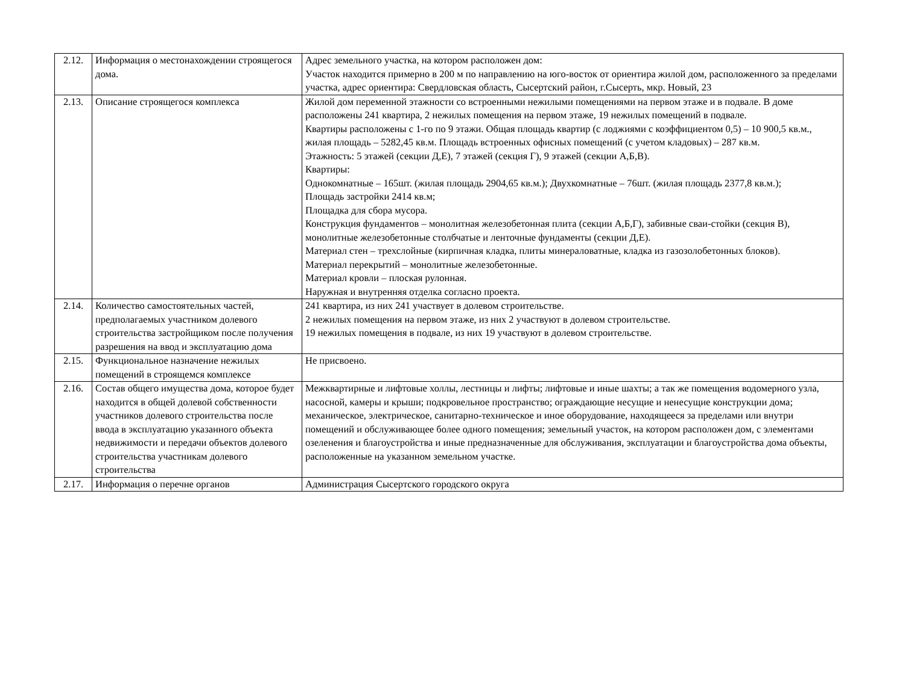| 2.12. | Информация о местонахождении строящегося дома. | Адрес земельного участка, на котором расположен дом: Участок находится примерно в 200 м по направлению на юго-восток от ориентира жилой дом, расположенного за пределами участка, адрес ориентира: Свердловская область, Сысертский район, г.Сысерть, мкр. Новый, 23 |
| 2.13. | Описание строящегося комплекса | Жилой дом переменной этажности со встроенными нежилыми помещениями на первом этаже и в подвале. В доме расположены 241 квартира, 2 нежилых помещения на первом этаже, 19 нежилых помещений в подвале. Квартиры расположены с 1-го по 9 этажи. Общая площадь квартир (с лоджиями с коэффициентом 0,5) – 10 900,5 кв.м., жилая площадь – 5282,45 кв.м. Площадь встроенных офисных помещений (с учетом кладовых) – 287 кв.м. Этажность: 5 этажей (секции Д,Е), 7 этажей (секция Г), 9 этажей (секции А,Б,В). Квартиры: Однокомнатные – 165шт. (жилая площадь 2904,65 кв.м.); Двухкомнатные – 76шт. (жилая площадь 2377,8 кв.м.); Площадь застройки 2414 кв.м; Площадка для сбора мусора. Конструкция фундаментов – монолитная железобетонная плита (секции А,Б,Г), забивные сваи-стойки (секция В), монолитные железобетонные столбчатые и ленточные фундаменты (секции Д,Е). Материал стен – трехслойные (кирпичная кладка, плиты минераловатные, кладка из газозолобетонных блоков). Материал перекрытий – монолитные железобетонные. Материал кровли – плоская рулонная. Наружная и внутренняя отделка согласно проекта. |
| 2.14. | Количество самостоятельных частей, предполагаемых участником долевого строительства застройщиком после получения разрешения на ввод и эксплуатацию дома | 241 квартира, из них 241 участвует в долевом строительстве. 2 нежилых помещения на первом этаже, из них 2 участвуют в долевом строительстве. 19 нежилых помещения в подвале, из них 19 участвуют в долевом строительстве. |
| 2.15. | Функциональное назначение нежилых помещений в строящемся комплексе | Не присвоено. |
| 2.16. | Состав общего имущества дома, которое будет находится в общей долевой собственности участников долевого строительства после ввода в эксплуатацию указанного объекта недвижимости и передачи объектов долевого строительства участникам долевого строительства | Межквартирные и лифтовые холлы, лестницы и лифты; лифтовые и иные шахты; а так же помещения водомерного узла, насосной, камеры и крыши; подкровельное пространство; ограждающие несущие и ненесущие конструкции дома; механическое, электрическое, санитарно-техническое и иное оборудование, находящееся за пределами или внутри помещений и обслуживающее более одного помещения; земельный участок, на котором расположен дом, с элементами озеленения и благоустройства и иные предназначенные для обслуживания, эксплуатации и благоустройства дома объекты, расположенные на указанном земельном участке. |
| 2.17. | Информация о перечне органов | Администрация Сысертского городского округа |